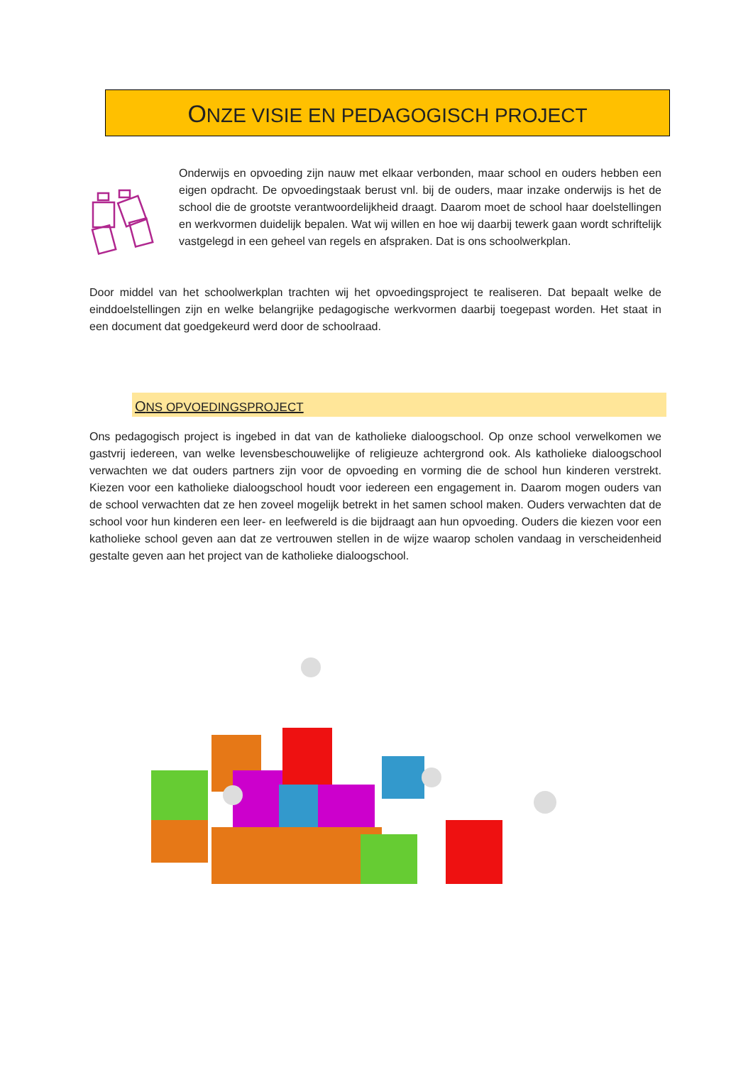ONZE VISIE EN PEDAGOGISCH PROJECT
Onderwijs en opvoeding zijn nauw met elkaar verbonden, maar school en ouders hebben een eigen opdracht. De opvoedingstaak berust vnl. bij de ouders, maar inzake onderwijs is het de school die de grootste verantwoordelijkheid draagt. Daarom moet de school haar doelstellingen en werkvormen duidelijk bepalen. Wat wij willen en hoe wij daarbij tewerk gaan wordt schriftelijk vastgelegd in een geheel van regels en afspraken. Dat is ons schoolwerkplan.
Door middel van het schoolwerkplan trachten wij het opvoedingsproject te realiseren. Dat bepaalt welke de einddoelstellingen zijn en welke belangrijke pedagogische werkvormen daarbij toegepast worden. Het staat in een document dat goedgekeurd werd door de schoolraad.
ONS OPVOEDINGSPROJECT
Ons pedagogisch project is ingebed in dat van de katholieke dialoogschool. Op onze school verwelkomen we gastvrij iedereen, van welke levensbeschouwelijke of religieuze achtergrond ook. Als katholieke dialoogschool verwachten we dat ouders partners zijn voor de opvoeding en vorming die de school hun kinderen verstrekt. Kiezen voor een katholieke dialoogschool houdt voor iedereen een engagement in. Daarom mogen ouders van de school verwachten dat ze hen zoveel mogelijk betrekt in het samen school maken. Ouders verwachten dat de school voor hun kinderen een leer- en leefwereld is die bijdraagt aan hun opvoeding. Ouders die kiezen voor een katholieke school geven aan dat ze vertrouwen stellen in de wijze waarop scholen vandaag in verscheidenheid gestalte geven aan het project van de katholieke dialoogschool.